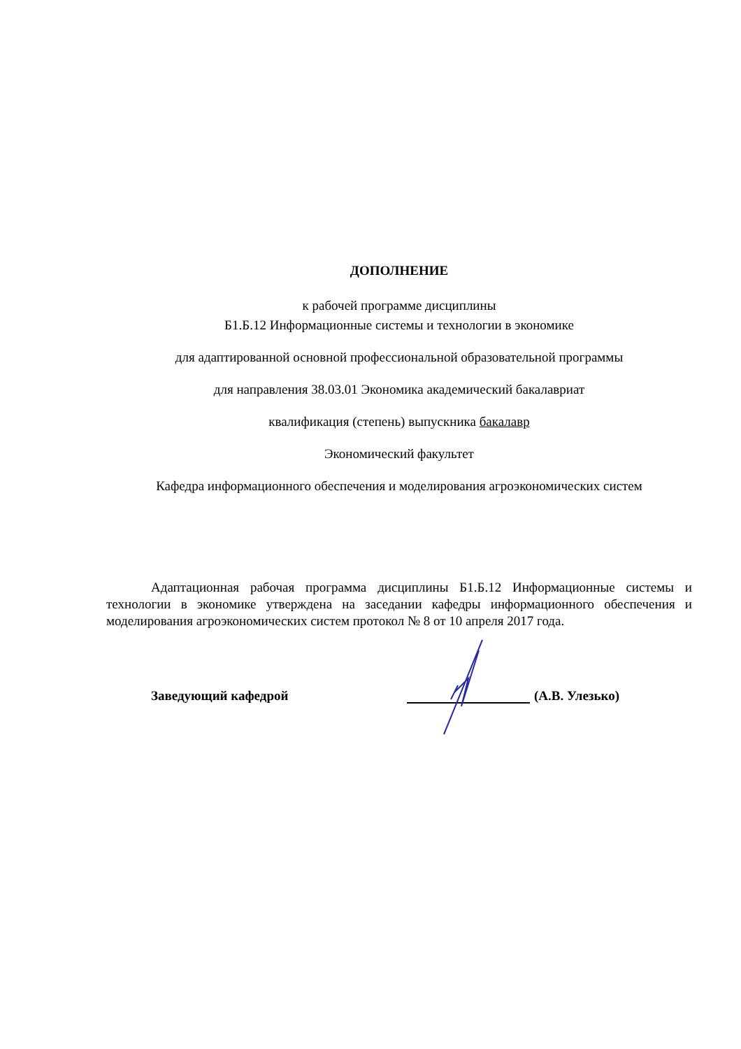ДОПОЛНЕНИЕ
к рабочей программе дисциплины
Б1.Б.12 Информационные системы и технологии в экономике
для адаптированной основной профессиональной образовательной программы
для направления 38.03.01 Экономика академический бакалавриат
квалификация (степень) выпускника бакалавр
Экономический факультет
Кафедра информационного обеспечения и моделирования агроэкономических систем
Адаптационная рабочая программа дисциплины Б1.Б.12 Информационные системы и технологии в экономике утверждена на заседании кафедры информационного обеспечения и моделирования агроэкономических систем протокол № 8 от 10 апреля 2017 года.
Заведующий кафедрой (А.В. Улезько)